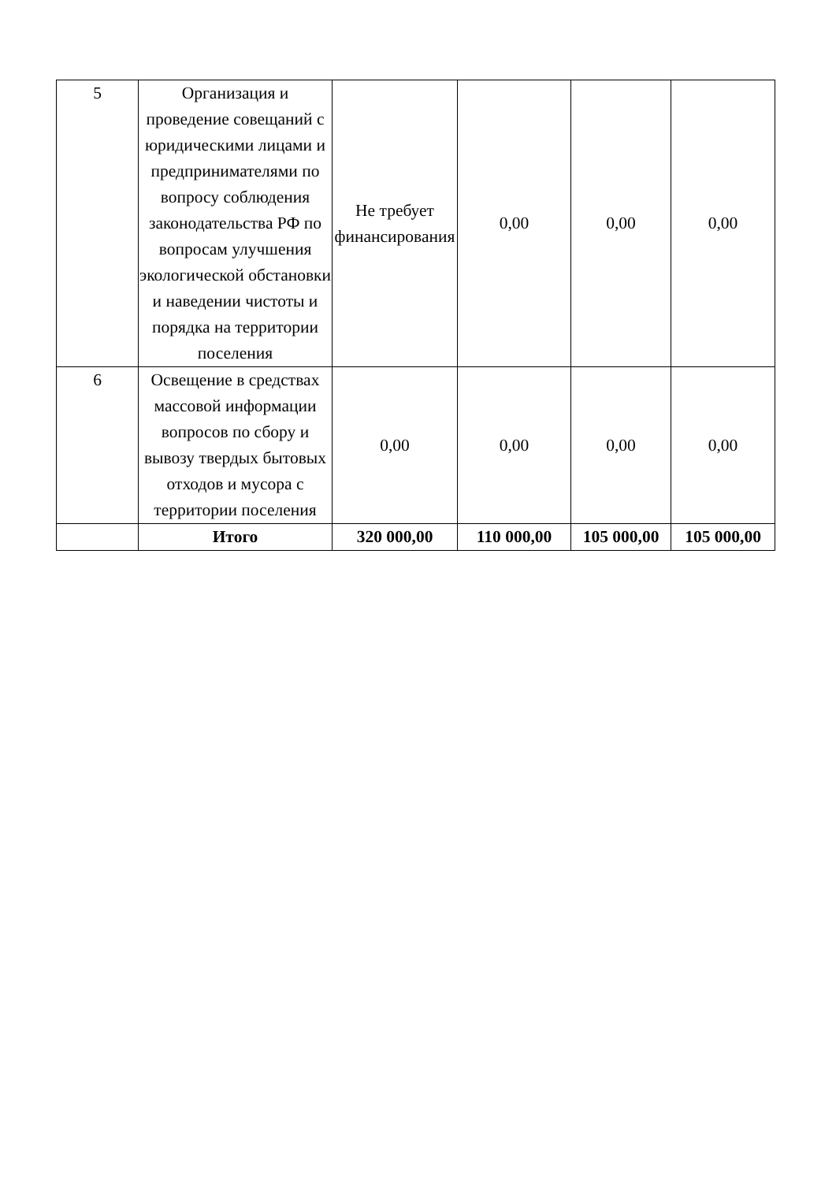| 5 | Организация и проведение совещаний с юридическими лицами и предпринимателями по вопросу соблюдения законодательства РФ по вопросам улучшения экологической обстановки и наведении чистоты и порядка на территории поселения | Не требует финансирования | 0,00 | 0,00 | 0,00 |
| 6 | Освещение в средствах массовой информации вопросов по сбору и вывозу твердых бытовых отходов и мусора с территории поселения | 0,00 | 0,00 | 0,00 | 0,00 |
| | Итого | 320 000,00 | 110 000,00 | 105 000,00 | 105 000,00 |